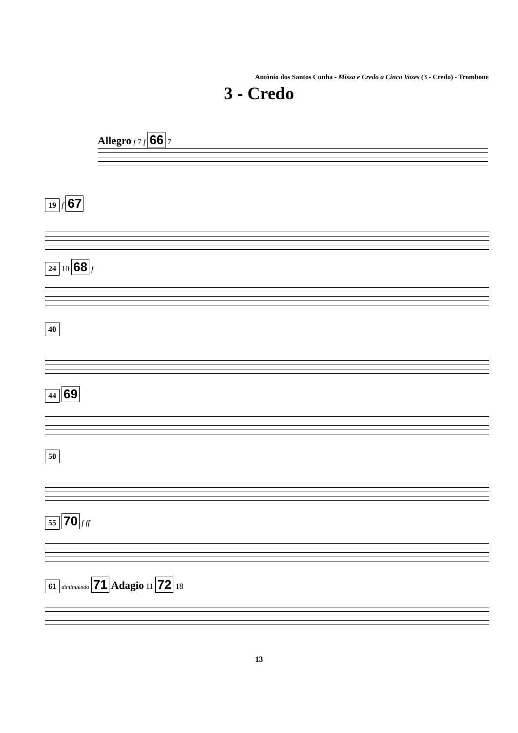Antônio dos Santos Cunha - Missa e Credo a Cinco Vozes (3 - Credo) - Trombone
3 - Credo
Allegro f 7 f 66 7
19 f 67
24 10 68 f
40
44 69
50
55 70 f ff
61 diminuendo 71 Adagio 11 72 18
13